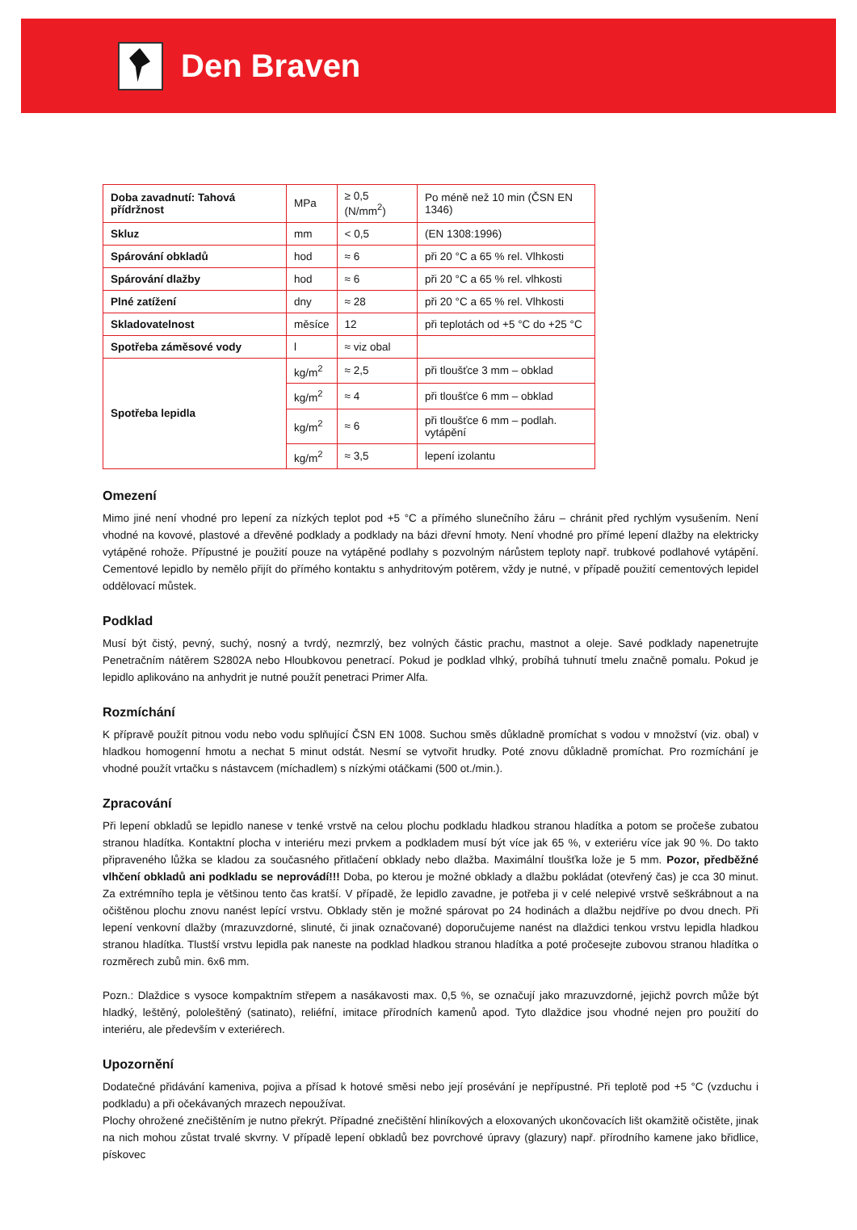Den Braven
| Doba zavadnutí: Tahová přídržnost | MPa | ≥ 0,5 (N/mm<sup>2</sup>) | Po méně než 10 min (ČSN EN 1346) |
| Skluz | mm | < 0,5 | (EN 1308:1996) |
| Spárování obkladů | hod | ≈ 6 | při 20 °C a 65 % rel. Vlhkosti |
| Spárování dlažby | hod | ≈ 6 | při 20 °C a 65 % rel. vlhkosti |
| Plné zatížení | dny | ≈ 28 | při 20 °C a 65 % rel. Vlhkosti |
| Skladovatelnost | měsíce | 12 | při teplotách od +5 °C do +25 °C |
| Spotřeba záměsové vody | l | ≈ viz obal | |
| Spotřeba lepidla | kg/m<sup>2</sup> | ≈ 2,5 | při tloušťce 3 mm – obklad |
| | kg/m<sup>2</sup> | ≈ 4 | při tloušťce 6 mm – obklad |
| | kg/m<sup>2</sup> | ≈ 6 | při tloušťce 6 mm – podlah. vytápění |
| | kg/m<sup>2</sup> | ≈ 3,5 | lepení izolantu |
Omezení
Mimo jiné není vhodné pro lepení za nízkých teplot pod +5 °C a přímého slunečního žáru – chránit před rychlým vysušením. Není vhodné na kovové, plastové a dřevěné podklady a podklady na bázi dřevní hmoty. Není vhodné pro přímé lepení dlažby na elektricky vytápěné rohože. Přípustné je použití pouze na vytápěné podlahy s pozvolným nárůstem teploty např. trubkové podlahové vytápění. Cementové lepidlo by nemělo přijít do přímého kontaktu s anhydritovým potěrem, vždy je nutné, v případě použití cementových lepidel oddělovací můstek.
Podklad
Musí být čistý, pevný, suchý, nosný a tvrdý, nezmrzlý, bez volných částic prachu, mastnot a oleje. Savé podklady napenetrujte Penetračním nátěrem S2802A nebo Hloubkovou penetrací. Pokud je podklad vlhký, probíhá tuhnutí tmelu značně pomalu. Pokud je lepidlo aplikováno na anhydrit je nutné použít penetraci Primer Alfa.
Rozmíchání
K přípravě použít pitnou vodu nebo vodu splňující ČSN EN 1008. Suchou směs důkladně promíchat s vodou v množství (viz. obal) v hladkou homogenní hmotu a nechat 5 minut odstát. Nesmí se vytvořit hrudky. Poté znovu důkladně promíchat. Pro rozmíchání je vhodné použít vrtačku s nástavcem (míchadlem) s nízkými otáčkami (500 ot./min.).
Zpracování
Při lepení obkladů se lepidlo nanese v tenké vrstvě na celou plochu podkladu hladkou stranou hladítka a potom se pročeše zubatou stranou hladítka. Kontaktní plocha v interiéru mezi prvkem a podkladem musí být více jak 65 %, v exteriéru více jak 90 %. Do takto připraveného lůžka se kladou za současného přitlačení obklady nebo dlažba. Maximální tloušťka lože je 5 mm. Pozor, předběžné vlhčení obkladů ani podkladu se neprovádí!!! Doba, po kterou je možné obklady a dlažbu pokládat (otevřený čas) je cca 30 minut. Za extrémního tepla je většinou tento čas kratší. V případě, že lepidlo zavadne, je potřeba ji v celé nelepivé vrstvě seškrábnout a na očištěnou plochu znovu nanést lepící vrstvu. Obklady stěn je možné spárovat po 24 hodinách a dlažbu nejdříve po dvou dnech. Při lepení venkovní dlažby (mrazuvzdorné, slinuté, či jinak označované) doporučujeme nanést na dlaždici tenkou vrstvu lepidla hladkou stranou hladítka. Tlustší vrstvu lepidla pak naneste na podklad hladkou stranou hladítka a poté pročesejte zubovou stranou hladítka o rozměrech zubů min. 6x6 mm.
Pozn.: Dlaždice s vysoce kompaktním střepem a nasákavosti max. 0,5 %, se označují jako mrazuvzdorné, jejichž povrch může být hladký, leštěný, pololeštěný (satinato), reliéfní, imitace přírodních kamenů apod. Tyto dlaždice jsou vhodné nejen pro použití do interiéru, ale především v exteriérech.
Upozornění
Dodatečné přidávání kameniva, pojiva a přísad k hotové směsi nebo její prosévání je nepřípustné. Při teplotě pod +5 °C (vzduchu i podkladu) a při očekávaných mrazech nepoužívat.
Plochy ohrožené znečištěním je nutno překrýt. Případné znečištění hliníkových a eloxovaných ukončovacích lišt okamžitě očistěte, jinak na nich mohou zůstat trvalé skvrny. V případě lepení obkladů bez povrchové úpravy (glazury) např. přírodního kamene jako břidlice, pískovec